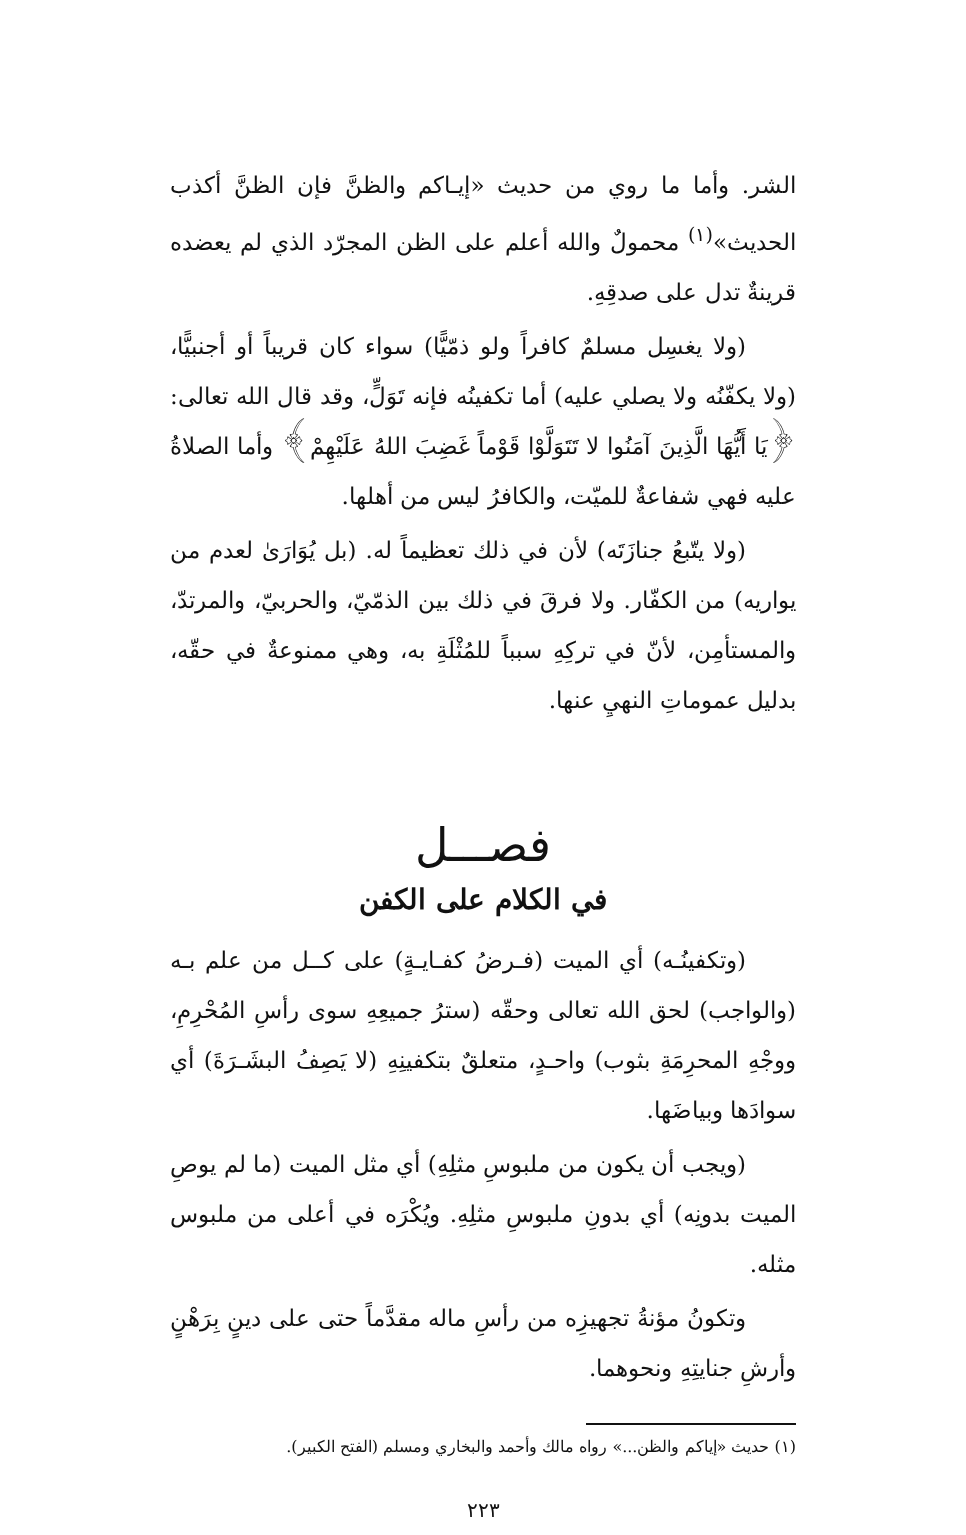الشر. وأما ما روي من حديث «إيـاكم والظنَّ فإن الظنَّ أكذب الحديث»<sup>(١)</sup> محمولٌ والله أعلم على الظن المجرّد الذي لم يعضده قرينةٌ تدل على صدقِهِ.
(ولا يغسِل مسلمٌ كافراً ولو ذمّيًّا) سواء كان قريباً أو أجنبيًّا، (ولا يكفّنُه ولا يصلي عليه) أما تكفينُه فإنه تَوَلٍّ، وقد قال الله تعالى: ﴿يَا أَيُّهَا الَّذِينَ آمَنُوا لا تَتَوَلَّوْا قَوْماً غَضِبَ اللهُ عَلَيْهِمْ﴾ وأما الصلاةُ عليه فهي شفاعةٌ للميّت، والكافرُ ليس من أهلها.
(ولا يتّبعُ جنازَتَه) لأن في ذلك تعظيماً له. (بل يُوَارَىٰ لعدم من يواريه) من الكفّار. ولا فرقَ في ذلك بين الذمّيّ، والحربيّ، والمرتدّ، والمستأمِن، لأنّ في تركِهِ سبباً للمُثْلَةِ به، وهي ممنوعةٌ في حقّه، بدليل عموماتِ النهيِ عنها.
فصـــل
في الكلام على الكفن
(وتكفينُـه) أي الميت (فـرضُ كفـايـةٍ) على كــل من علم بـه (والواجب) لحق الله تعالى وحقّه (سترُ جميعِهِ سوى رأسِ المُحْرِمِ، ووجْهِ المحرِمَةِ بثوب) واحـدٍ، متعلقٌ بتكفينِهِ (لا يَصِفُ البشَـرَةَ) أي سوادَها وبياضَها.
(ويجب أن يكون من ملبوسِ مثلِهِ) أي مثل الميت (ما لم يوصِ الميت بدونِه) أي بدونِ ملبوسِ مثلِهِ. ويُكْرَه في أعلى من ملبوس مثله.
وتكونُ مؤنةُ تجهيزِه من رأسِ ماله مقدَّماً حتى على دينٍ بِرَهْنٍ وأرشِ جنايتِهِ ونحوهما.
(١) حديث «إياكم والظن...» رواه مالك وأحمد والبخاري ومسلم (الفتح الكبير).
٢٢٣